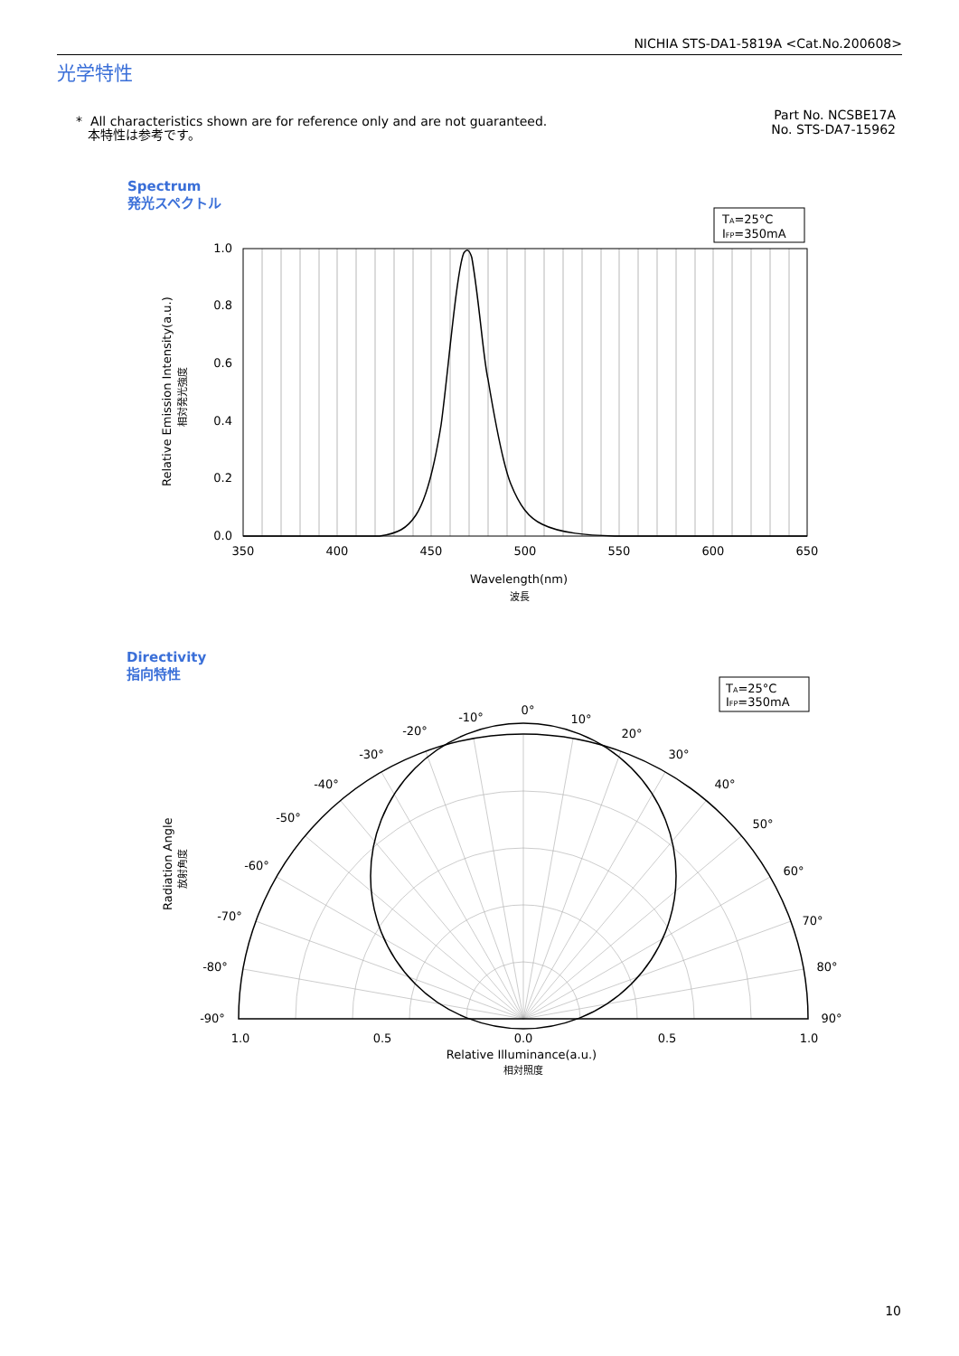NICHIA STS-DA1-5819A <Cat.No.200608>
光学特性
* All characteristics shown are for reference only and are not guaranteed.
本特性は参考です。
Part No. NCSBE17A
No. STS-DA7-15962
Spectrum
発光スペクトル
Directivity
指向特性
TA=25°C
IFP=350mA
1.0
0.8
0.6
0.4
0.2
0.0
350
400
450
500
550
600
650
Wavelength(nm)
波長
Relative Emission Intensity(a.u.)
相対発光強度
TA=25°C
IFP=350mA
0°
-10°
10°
-20°
20°
-30°
30°
-40°
40°
-50°
50°
-60°
60°
-70°
70°
-80°
80°
-90°
90°
1.0
0.5
0.0
0.5
1.0
Relative Illuminance(a.u.)
相対照度
Radiation Angle
放射角度
10